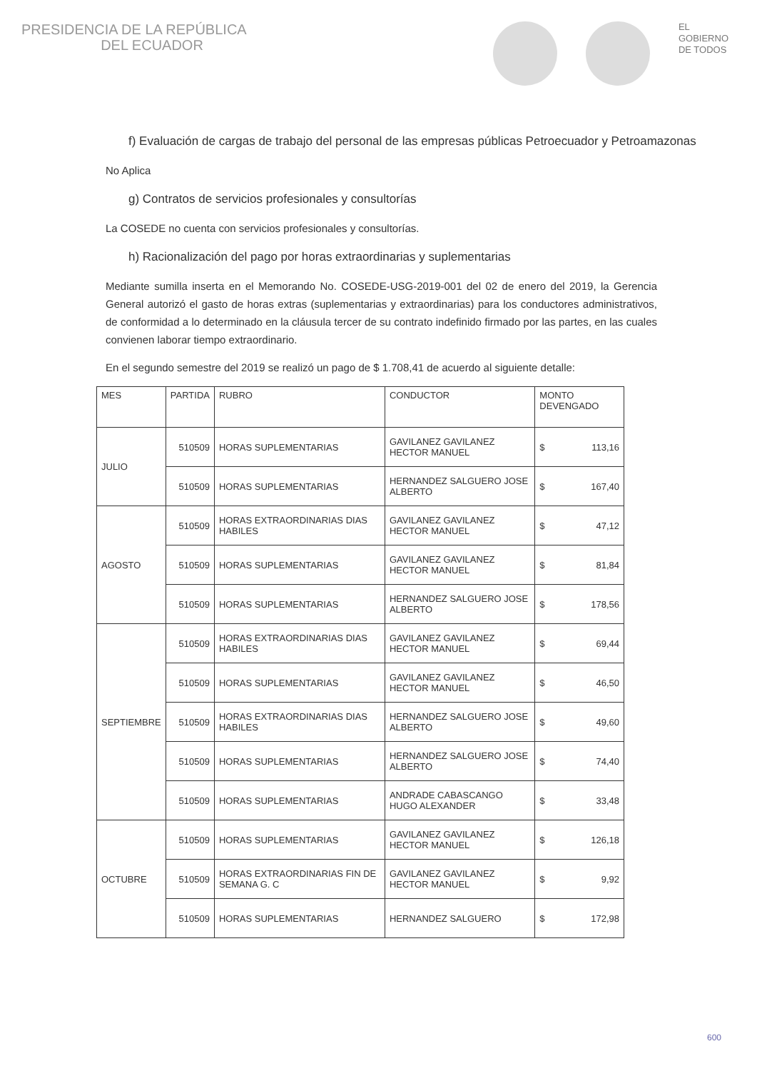PRESIDENCIA DE LA REPÚBLICA
DEL ECUADOR
EL
GOBIERNO
DE TODOS
f) Evaluación de cargas de trabajo del personal de las empresas públicas Petroecuador y Petroamazonas
No Aplica
g) Contratos de servicios profesionales y consultorías
La COSEDE no cuenta con servicios profesionales y consultorías.
h) Racionalización del pago por horas extraordinarias y suplementarias
Mediante sumilla inserta en el Memorando No. COSEDE-USG-2019-001 del 02 de enero del 2019, la Gerencia General autorizó el gasto de horas extras (suplementarias y extraordinarias) para los conductores administrativos, de conformidad a lo determinado en la cláusula tercer de su contrato indefinido firmado por las partes, en las cuales convienen laborar tiempo extraordinario.
En el segundo semestre del 2019 se realizó un pago de $ 1.708,41 de acuerdo al siguiente detalle:
| MES | PARTIDA | RUBRO | CONDUCTOR | MONTO DEVENGADO |
| --- | --- | --- | --- | --- |
| JULIO | 510509 | HORAS SUPLEMENTARIAS | GAVILANEZ GAVILANEZ HECTOR MANUEL | $ 113,16 |
| | 510509 | HORAS SUPLEMENTARIAS | HERNANDEZ SALGUERO JOSE ALBERTO | $ 167,40 |
| AGOSTO | 510509 | HORAS EXTRAORDINARIAS DIAS HABILES | GAVILANEZ GAVILANEZ HECTOR MANUEL | $ 47,12 |
| | 510509 | HORAS SUPLEMENTARIAS | GAVILANEZ GAVILANEZ HECTOR MANUEL | $ 81,84 |
| | 510509 | HORAS SUPLEMENTARIAS | HERNANDEZ SALGUERO JOSE ALBERTO | $ 178,56 |
| SEPTIEMBRE | 510509 | HORAS EXTRAORDINARIAS DIAS HABILES | GAVILANEZ GAVILANEZ HECTOR MANUEL | $ 69,44 |
| | 510509 | HORAS SUPLEMENTARIAS | GAVILANEZ GAVILANEZ HECTOR MANUEL | $ 46,50 |
| | 510509 | HORAS EXTRAORDINARIAS DIAS HABILES | HERNANDEZ SALGUERO JOSE ALBERTO | $ 49,60 |
| | 510509 | HORAS SUPLEMENTARIAS | HERNANDEZ SALGUERO JOSE ALBERTO | $ 74,40 |
| | 510509 | HORAS SUPLEMENTARIAS | ANDRADE CABASCANGO HUGO ALEXANDER | $ 33,48 |
| OCTUBRE | 510509 | HORAS SUPLEMENTARIAS | GAVILANEZ GAVILANEZ HECTOR MANUEL | $ 126,18 |
| | 510509 | HORAS EXTRAORDINARIAS FIN DE SEMANA G. C | GAVILANEZ GAVILANEZ HECTOR MANUEL | $ 9,92 |
| | 510509 | HORAS SUPLEMENTARIAS | HERNANDEZ SALGUERO | $ 172,98 |
600